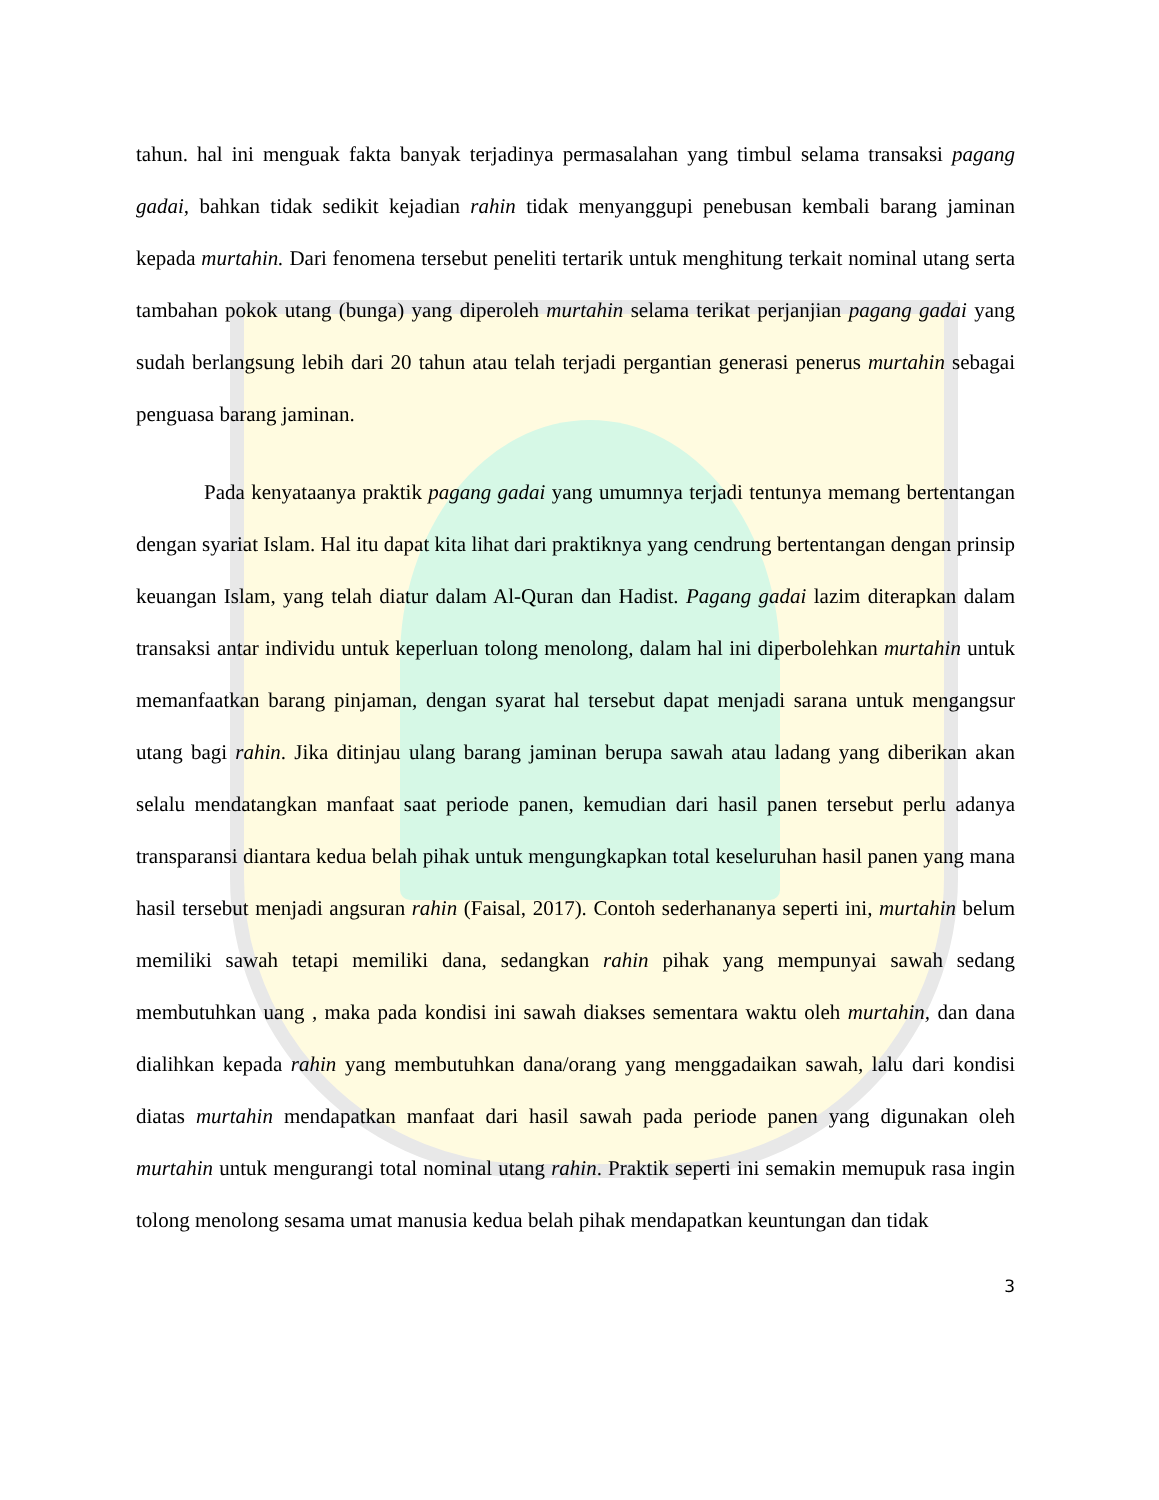tahun. hal ini menguak fakta banyak terjadinya permasalahan yang timbul selama transaksi pagang gadai, bahkan tidak sedikit kejadian rahin tidak menyanggupi penebusan kembali barang jaminan kepada murtahin. Dari fenomena tersebut peneliti tertarik untuk menghitung terkait nominal utang serta tambahan pokok utang (bunga) yang diperoleh murtahin selama terikat perjanjian pagang gadai yang sudah berlangsung lebih dari 20 tahun atau telah terjadi pergantian generasi penerus murtahin sebagai penguasa barang jaminan.
Pada kenyataanya praktik pagang gadai yang umumnya terjadi tentunya memang bertentangan dengan syariat Islam. Hal itu dapat kita lihat dari praktiknya yang cendrung bertentangan dengan prinsip keuangan Islam, yang telah diatur dalam Al-Quran dan Hadist. Pagang gadai lazim diterapkan dalam transaksi antar individu untuk keperluan tolong menolong, dalam hal ini diperbolehkan murtahin untuk memanfaatkan barang pinjaman, dengan syarat hal tersebut dapat menjadi sarana untuk mengangsur utang bagi rahin. Jika ditinjau ulang barang jaminan berupa sawah atau ladang yang diberikan akan selalu mendatangkan manfaat saat periode panen, kemudian dari hasil panen tersebut perlu adanya transparansi diantara kedua belah pihak untuk mengungkapkan total keseluruhan hasil panen yang mana hasil tersebut menjadi angsuran rahin (Faisal, 2017). Contoh sederhananya seperti ini, murtahin belum memiliki sawah tetapi memiliki dana, sedangkan rahin pihak yang mempunyai sawah sedang membutuhkan uang , maka pada kondisi ini sawah diakses sementara waktu oleh murtahin, dan dana dialihkan kepada rahin yang membutuhkan dana/orang yang menggadaikan sawah, lalu dari kondisi diatas murtahin mendapatkan manfaat dari hasil sawah pada periode panen yang digunakan oleh murtahin untuk mengurangi total nominal utang rahin. Praktik seperti ini semakin memupuk rasa ingin tolong menolong sesama umat manusia kedua belah pihak mendapatkan keuntungan dan tidak
3